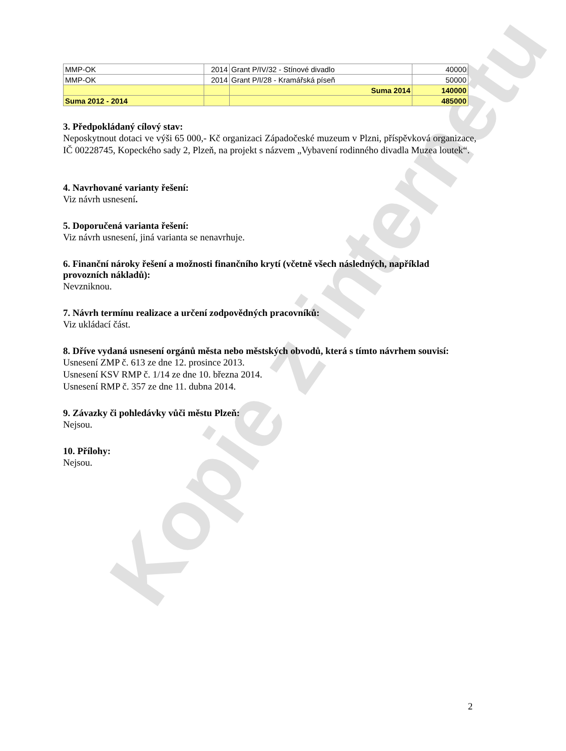Kopie z internetu
| MMP-OK | 2014 | Grant P/IV/32 - Stínové divadlo | 40000 |
| MMP-OK | 2014 | Grant P/I/28 - Kramářská píseň | 50000 |
| | | Suma 2014 | 140000 |
| Suma 2012 - 2014 | | | 485000 |
3. Předpokládaný cílový stav:
Neposkytnout dotaci ve výši 65 000,- Kč organizaci Západočeské muzeum v Plzni, příspěvková organizace, IČ 00228745, Kopeckého sady 2, Plzeň, na projekt s názvem „Vybavení rodinného divadla Muzea loutek“.
4. Navrhované varianty řešení:
Viz návrh usnesení.
5. Doporučená varianta řešení:
Viz návrh usnesení, jiná varianta se nenavrhuje.
6. Finanční nároky řešení a možnosti finančního krytí (včetně všech následných, například provozních nákladů):
Nevzniknou.
7. Návrh termínu realizace a určení zodpovědných pracovníků:
Viz ukládací část.
8. Dříve vydaná usnesení orgánů města nebo městských obvodů, která s tímto návrhem souvisí:
Usnesení ZMP č. 613 ze dne 12. prosince 2013.
Usnesení KSV RMP č. 1/14 ze dne 10. března 2014.
Usnesení RMP č. 357 ze dne 11. dubna 2014.
9. Závazky či pohledávky vůči městu Plzeň:
Nejsou.
10. Přílohy:
Nejsou.
2